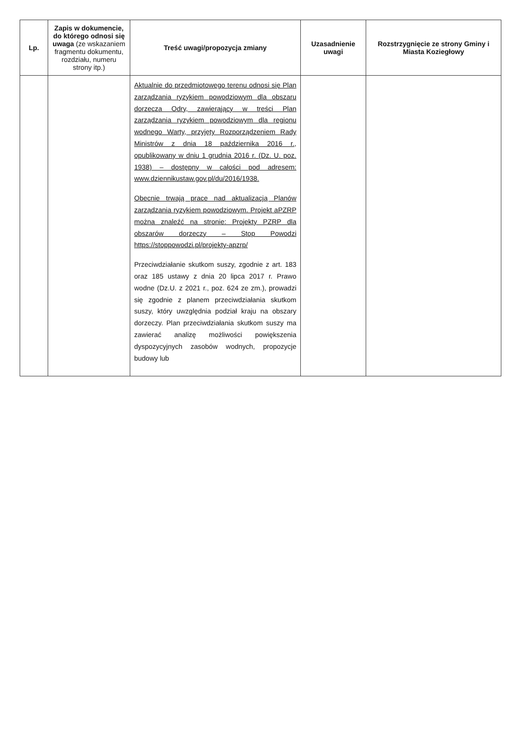| Lp. | Zapis w dokumencie, do którego odnosi się uwaga (ze wskazaniem fragmentu dokumentu, rozdziału, numeru strony itp.) | Treść uwagi/propozycja zmiany | Uzasadnienie uwagi | Rozstrzygnięcie ze strony Gminy i Miasta Koziegłowy |
| --- | --- | --- | --- | --- |
| | | Aktualnie do przedmiotowego terenu odnosi się Plan zarządzania ryzykiem powodziowym dla obszaru dorzecza Odry, zawierający w treści Plan zarządzania ryzykiem powodziowym dla regionu wodnego Warty, przyjęty Rozporządzeniem Rady Ministrów z dnia 18 października 2016 r., opublikowany w dniu 1 grudnia 2016 r. (Dz. U. poz. 1938) – dostępny w całości pod adresem: www.dziennikustaw.gov.pl/du/2016/1938. Obecnie trwają prace nad aktualizacją Planów zarządzania ryzykiem powodziowym. Projekt aPZRP można znaleźć na stronie: Projekty PZRP dla obszarów dorzeczy – Stop Powodzi https://stoppowodzi.pl/projekty-apzrp/ Przeciwdziałanie skutkom suszy, zgodnie z art. 183 oraz 185 ustawy z dnia 20 lipca 2017 r. Prawo wodne (Dz.U. z 2021 r., poz. 624 ze zm.), prowadzi się zgodnie z planem przeciwdziałania skutkom suszy, który uwzględnia podział kraju na obszary dorzeczy. Plan przeciwdziałania skutkom suszy ma zawierać analizę możliwości powiększenia dyspozycyjnych zasobów wodnych, propozycje budowy lub | | |